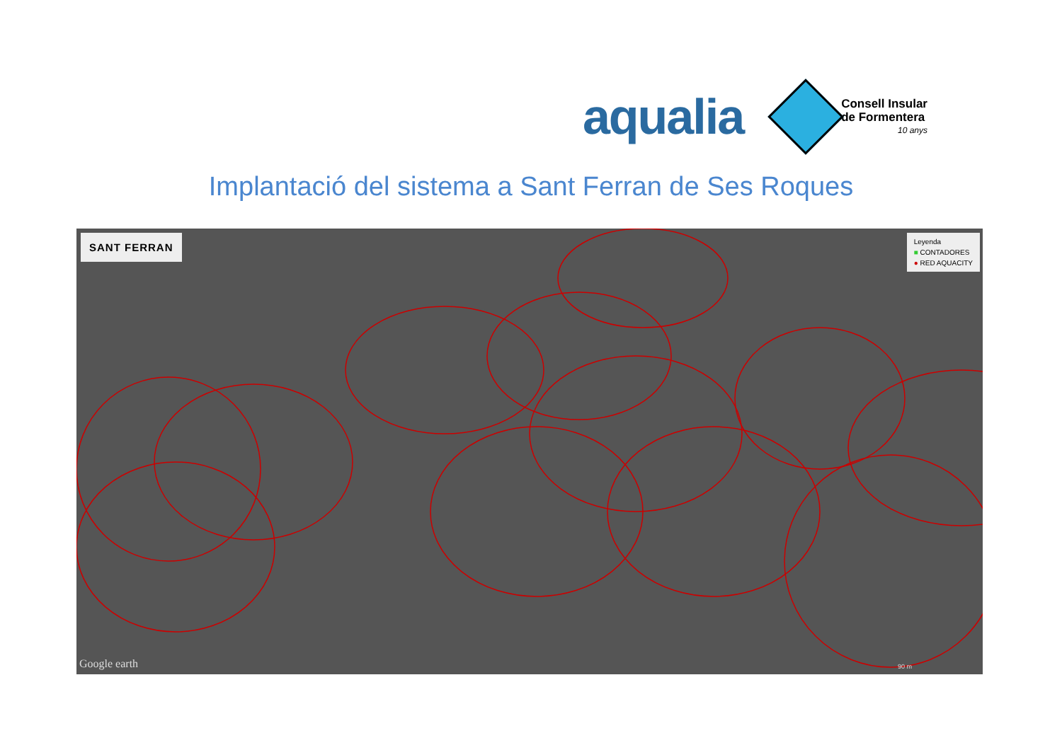aqualia
Consell Insular
de Formentera
10 anys
Implantació del sistema a Sant Ferran de Ses Roques
SANT FERRAN
Leyenda
■ CONTADORES
● RED AQUACITY
Google earth 90 m